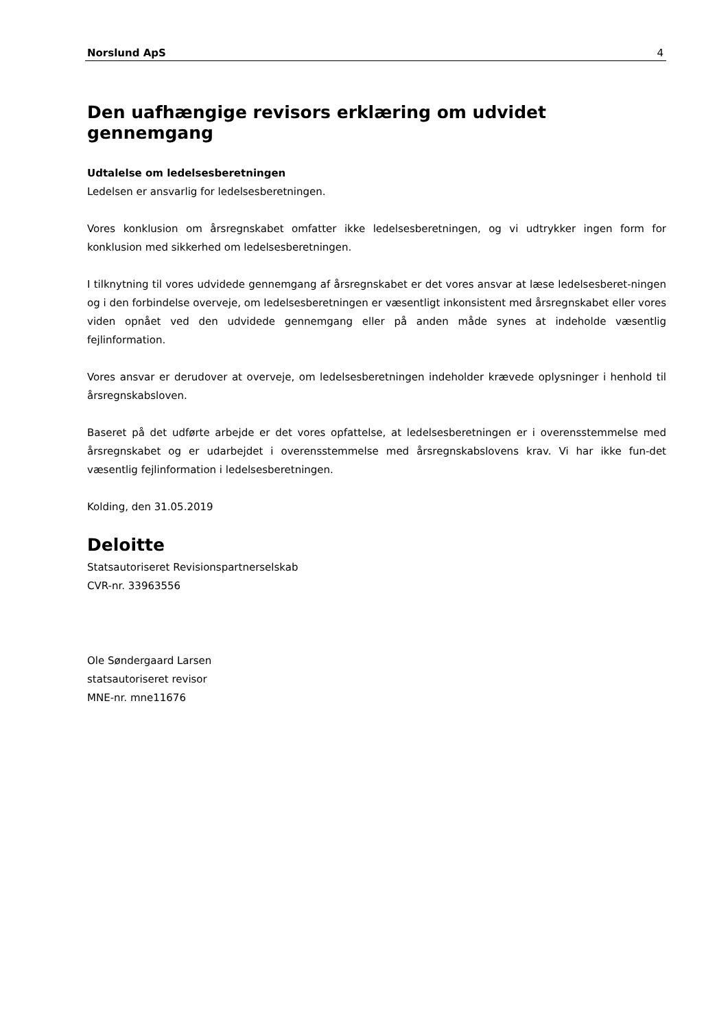Norslund ApS 4
Den uafhængige revisors erklæring om udvidet gennemgang
Udtalelse om ledelsesberetningen
Ledelsen er ansvarlig for ledelsesberetningen.
Vores konklusion om årsregnskabet omfatter ikke ledelsesberetningen, og vi udtrykker ingen form for konklusion med sikkerhed om ledelsesberetningen.
I tilknytning til vores udvidede gennemgang af årsregnskabet er det vores ansvar at læse ledelsesberet-ningen og i den forbindelse overveje, om ledelsesberetningen er væsentligt inkonsistent med årsregnskabet eller vores viden opnået ved den udvidede gennemgang eller på anden måde synes at indeholde væsentlig fejlinformation.
Vores ansvar er derudover at overveje, om ledelsesberetningen indeholder krævede oplysninger i henhold til årsregnskabsloven.
Baseret på det udførte arbejde er det vores opfattelse, at ledelsesberetningen er i overensstemmelse med årsregnskabet og er udarbejdet i overensstemmelse med årsregnskabslovens krav. Vi har ikke fun-det væsentlig fejlinformation i ledelsesberetningen.
Kolding, den 31.05.2019
Deloitte
Statsautoriseret Revisionspartnerselskab
CVR-nr. 33963556
Ole Søndergaard Larsen
statsautoriseret revisor
MNE-nr. mne11676